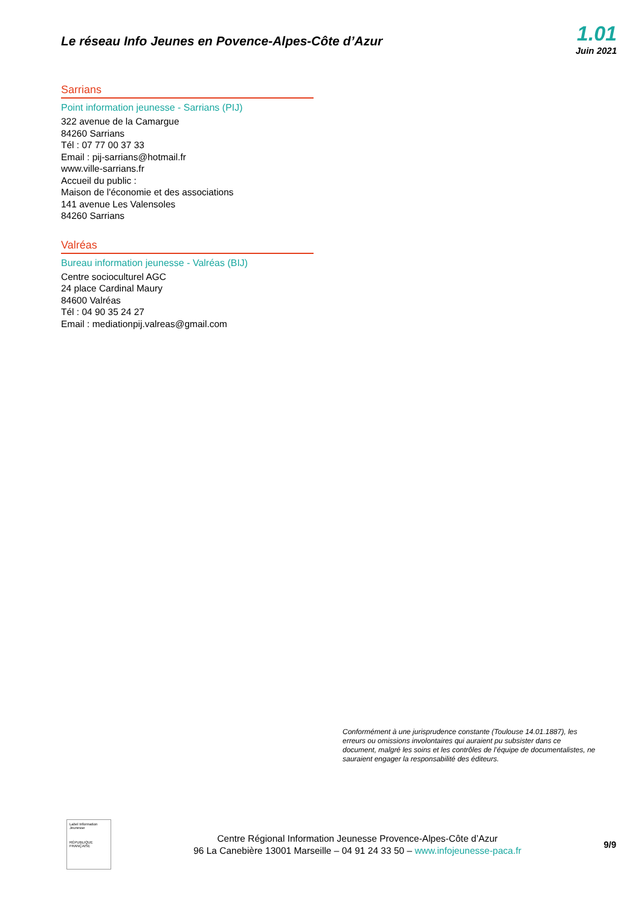Le réseau Info Jeunes en Povence-Alpes-Côte d’Azur
1.01
Juin 2021
Sarrians
Point information jeunesse - Sarrians (PIJ)
322 avenue de la Camargue
84260 Sarrians
Tél : 07 77 00 37 33
Email : pij-sarrians@hotmail.fr
www.ville-sarrians.fr
Accueil du public :
Maison de l'économie et des associations
141 avenue Les Valensoles
84260 Sarrians
Valréas
Bureau information jeunesse - Valréas (BIJ)
Centre socioculturel AGC
24 place Cardinal Maury
84600 Valréas
Tél : 04 90 35 24 27
Email : mediationpij.valreas@gmail.com
Conformément à une jurisprudence constante (Toulouse 14.01.1887), les erreurs ou omissions involontaires qui auraient pu subsister dans ce document, malgré les soins et les contrôles de l’équipe de documentalistes, ne sauraient engager la responsabilité des éditeurs.
Label Information Jeunesse
RÉPUBLIQUE FRANÇAISE
Centre Régional Information Jeunesse Provence-Alpes-Côte d’Azur
96 La Canebière 13001 Marseille – 04 91 24 33 50 – www.infojeunesse-paca.fr
9/9